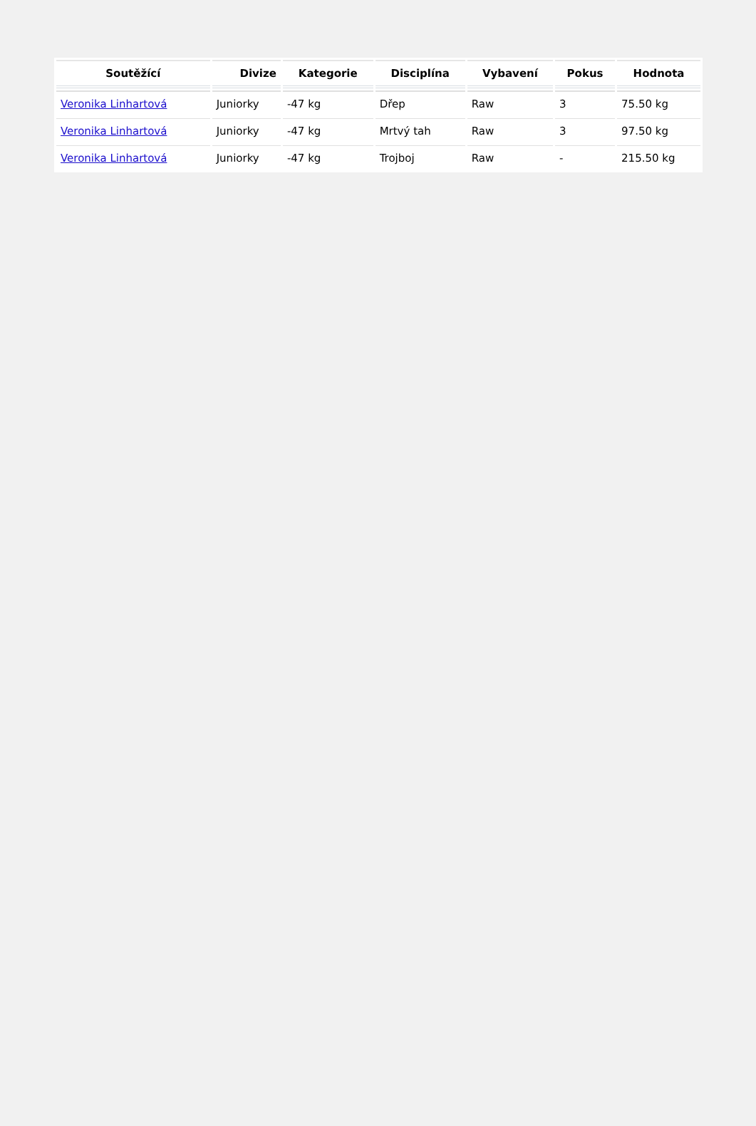| Soutěžící | Divize | Kategorie | Disciplína | Vybavení | Pokus | Hodnota |
| --- | --- | --- | --- | --- | --- | --- |
| Veronika Linhartová | Juniorky | -47 kg | Dřep | Raw | 3 | 75.50 kg |
| Veronika Linhartová | Juniorky | -47 kg | Mrtvý tah | Raw | 3 | 97.50 kg |
| Veronika Linhartová | Juniorky | -47 kg | Trojboj | Raw | - | 215.50 kg |